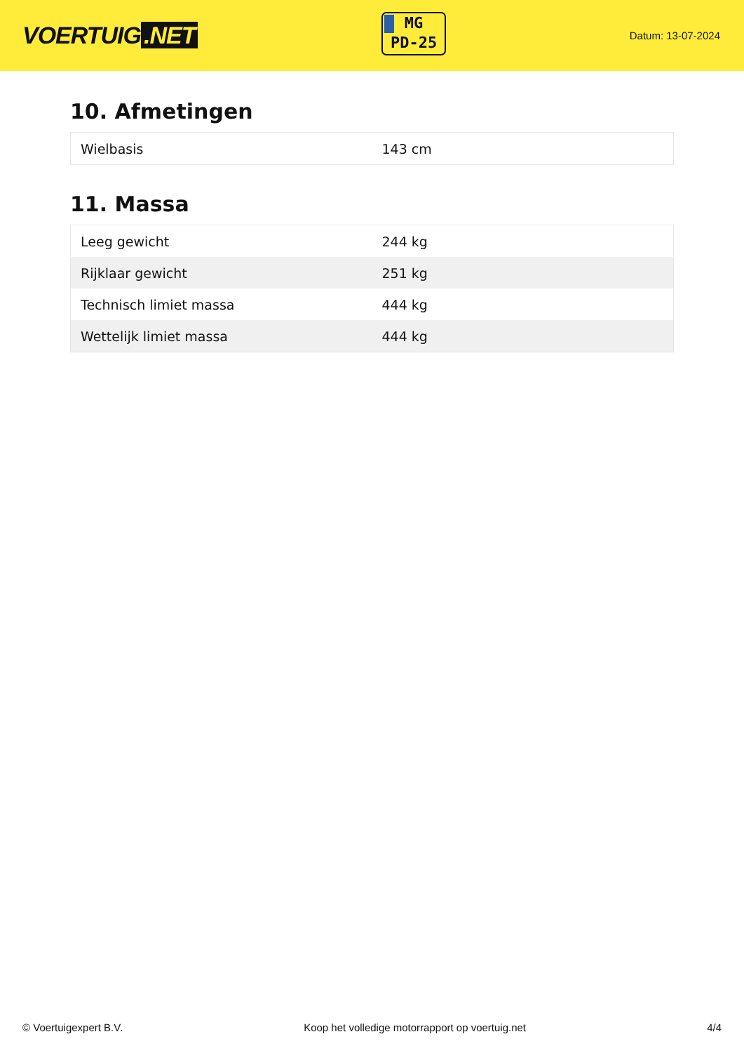VOERTUIG.NET
MG
PD-25
Datum: 13-07-2024
10. Afmetingen
| Wielbasis | 143 cm |
11. Massa
| Leeg gewicht | 244 kg |
| Rijklaar gewicht | 251 kg |
| Technisch limiet massa | 444 kg |
| Wettelijk limiet massa | 444 kg |
© Voertuigexpert B.V. Koop het volledige motorrapport op voertuig.net 4/4